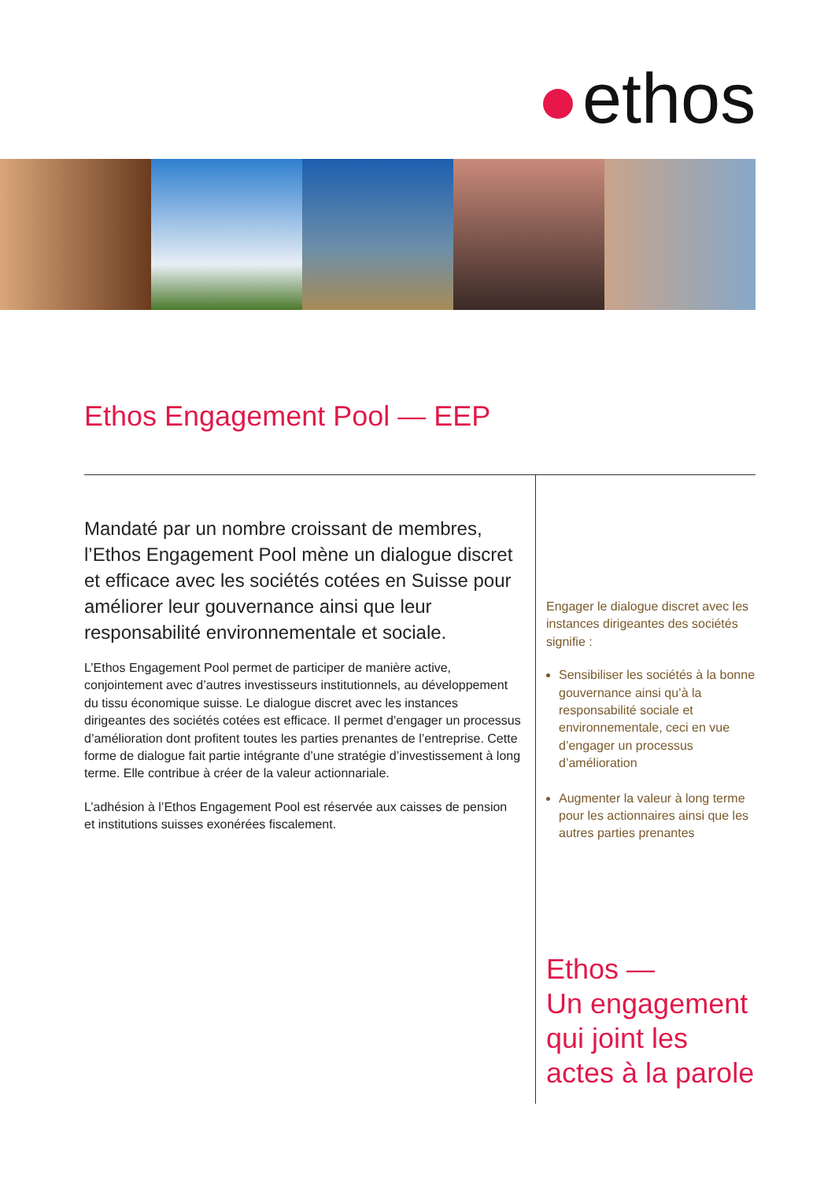ethos
Ethos Engagement Pool — EEP
Mandaté par un nombre croissant de membres, l’Ethos Engagement Pool mène un dialogue discret et efficace avec les sociétés cotées en Suisse pour améliorer leur gouvernance ainsi que leur responsabilité environnementale et sociale.
L’Ethos Engagement Pool permet de participer de manière active, conjointement avec d’autres investisseurs institutionnels, au développement du tissu économique suisse. Le dialogue discret avec les instances dirigeantes des sociétés cotées est efficace. Il permet d’engager un processus d’amélioration dont profitent toutes les parties prenantes de l’entreprise. Cette forme de dialogue fait partie intégrante d’une stratégie d’investissement à long terme. Elle contribue à créer de la valeur actionnariale.
L’adhésion à l’Ethos Engagement Pool est réservée aux caisses de pension et institutions suisses exonérées fiscalement.
Engager le dialogue discret avec les instances dirigeantes des sociétés signifie :
Sensibiliser les sociétés à la bonne gouvernance ainsi qu’à la responsabilité sociale et environnementale, ceci en vue d’engager un processus d’amélioration
Augmenter la valeur à long terme pour les actionnaires ainsi que les autres parties prenantes
Ethos —
Un engagement
qui joint les
actes à la parole